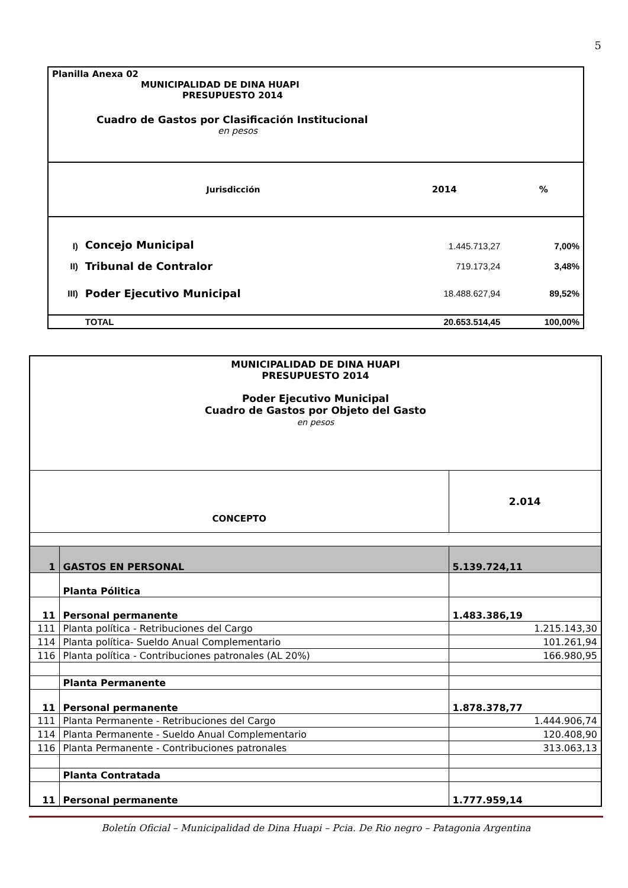5
| Planilla Anexa 02 MUNICIPALIDAD DE DINA HUAPI PRESUPUESTO 2014 Cuadro de Gastos por Clasificación Institucional en pesos | | | |
| | Jurisdicción | 2014 | % |
| I) | Concejo Municipal | 1.445.713,27 | 7,00% |
| II) | Tribunal de Contralor | 719.173,24 | 3,48% |
| III) | Poder Ejecutivo Municipal | 18.488.627,94 | 89,52% |
| | TOTAL | 20.653.514,45 | 100,00% |
| MUNICIPALIDAD DE DINA HUAPI PRESUPUESTO 2014 Poder Ejecutivo Municipal Cuadro de Gastos por Objeto del Gasto en pesos | | |
| CONCEPTO | | 2.014 |
| 1 | GASTOS EN PERSONAL | 5.139.724,11 |
| | Planta Pólitica | |
| 11 | Personal permanente | 1.483.386,19 |
| 111 | Planta política - Retribuciones del Cargo | 1.215.143,30 |
| 114 | Planta política- Sueldo Anual Complementario | 101.261,94 |
| 116 | Planta política - Contribuciones patronales (AL 20%) | 166.980,95 |
| | Planta Permanente | |
| 11 | Personal permanente | 1.878.378,77 |
| 111 | Planta Permanente - Retribuciones del Cargo | 1.444.906,74 |
| 114 | Planta Permanente - Sueldo Anual Complementario | 120.408,90 |
| 116 | Planta Permanente - Contribuciones patronales | 313.063,13 |
| | Planta Contratada | |
| 11 | Personal permanente | 1.777.959,14 |
Boletín Oficial – Municipalidad de Dina Huapi – Pcia. De Rio negro – Patagonia Argentina